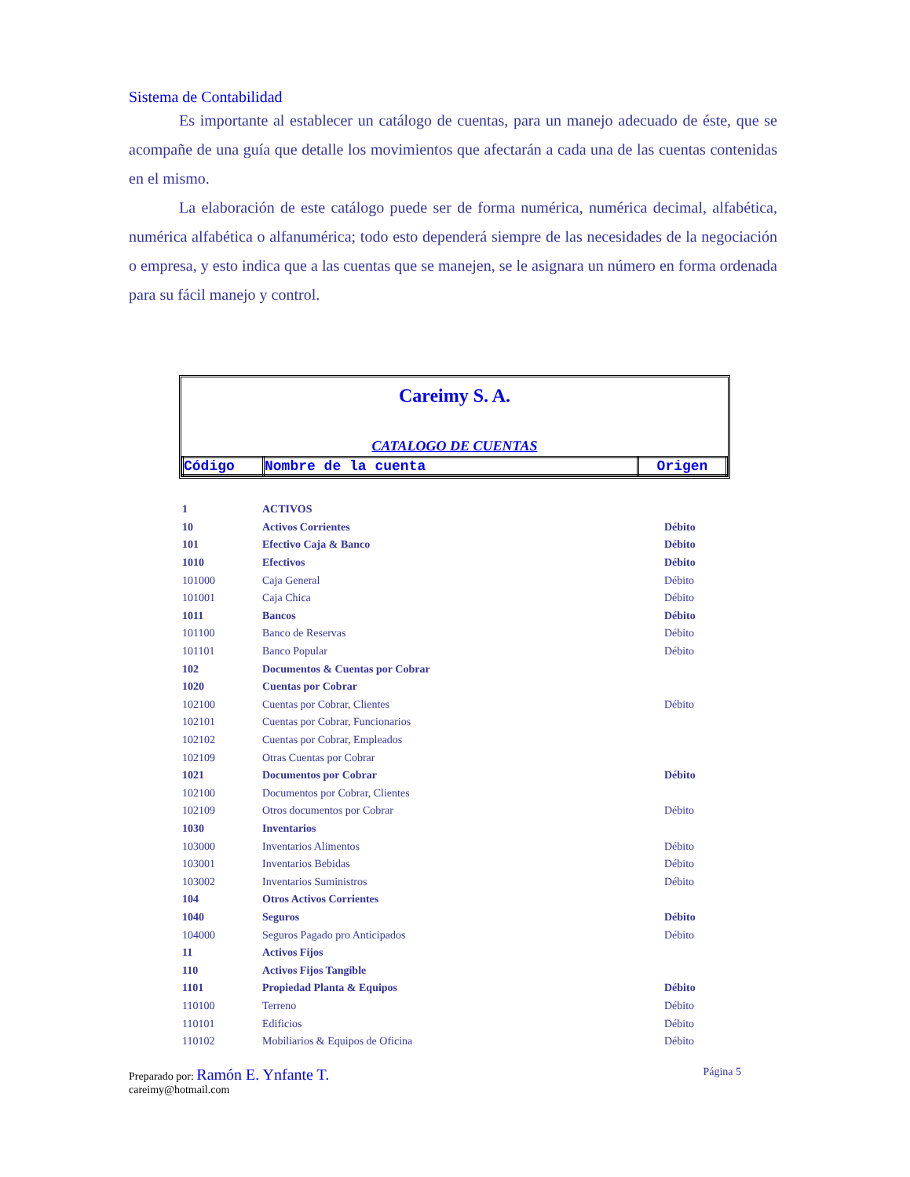Sistema de Contabilidad
Es importante al establecer un catálogo de cuentas, para un manejo adecuado de éste, que se acompañe de una guía que detalle los movimientos que afectarán a cada una de las cuentas contenidas en el mismo.
La elaboración de este catálogo puede ser de forma numérica, numérica decimal, alfabética, numérica alfabética o alfanumérica; todo esto dependerá siempre de las necesidades de la negociación o empresa, y esto indica que a las cuentas que se manejen, se le asignara un número en forma ordenada para su fácil manejo y control.
Careimy S. A.
CATALOGO DE CUENTAS
| Código | Nombre de la cuenta | Origen |
| --- | --- | --- |
| 1 | ACTIVOS | |
| 10 | Activos Corrientes | Débito |
| 101 | Efectivo Caja & Banco | Débito |
| 1010 | Efectivos | Débito |
| 101000 | Caja General | Débito |
| 101001 | Caja Chica | Débito |
| 1011 | Bancos | Débito |
| 101100 | Banco de Reservas | Débito |
| 101101 | Banco Popular | Débito |
| 102 | Documentos & Cuentas por Cobrar | |
| 1020 | Cuentas por Cobrar | |
| 102100 | Cuentas por Cobrar, Clientes | Débito |
| 102101 | Cuentas por Cobrar, Funcionarios | |
| 102102 | Cuentas por Cobrar, Empleados | |
| 102109 | Otras Cuentas por Cobrar | |
| 1021 | Documentos por Cobrar | Débito |
| 102100 | Documentos por Cobrar, Clientes | |
| 102109 | Otros documentos por Cobrar | Débito |
| 1030 | Inventarios | |
| 103000 | Inventarios Alimentos | Débito |
| 103001 | Inventarios Bebidas | Débito |
| 103002 | Inventarios Suministros | Débito |
| 104 | Otros Activos Corrientes | |
| 1040 | Seguros | Débito |
| 104000 | Seguros Pagado pro Anticipados | Débito |
| 11 | Activos Fijos | |
| 110 | Activos Fijos Tangible | |
| 1101 | Propiedad Planta & Equipos | Débito |
| 110100 | Terreno | Débito |
| 110101 | Edificios | Débito |
| 110102 | Mobiliarios & Equipos de Oficina | Débito |
Preparado por: Ramón E. Ynfante T.
careimy@hotmail.com
Página 5